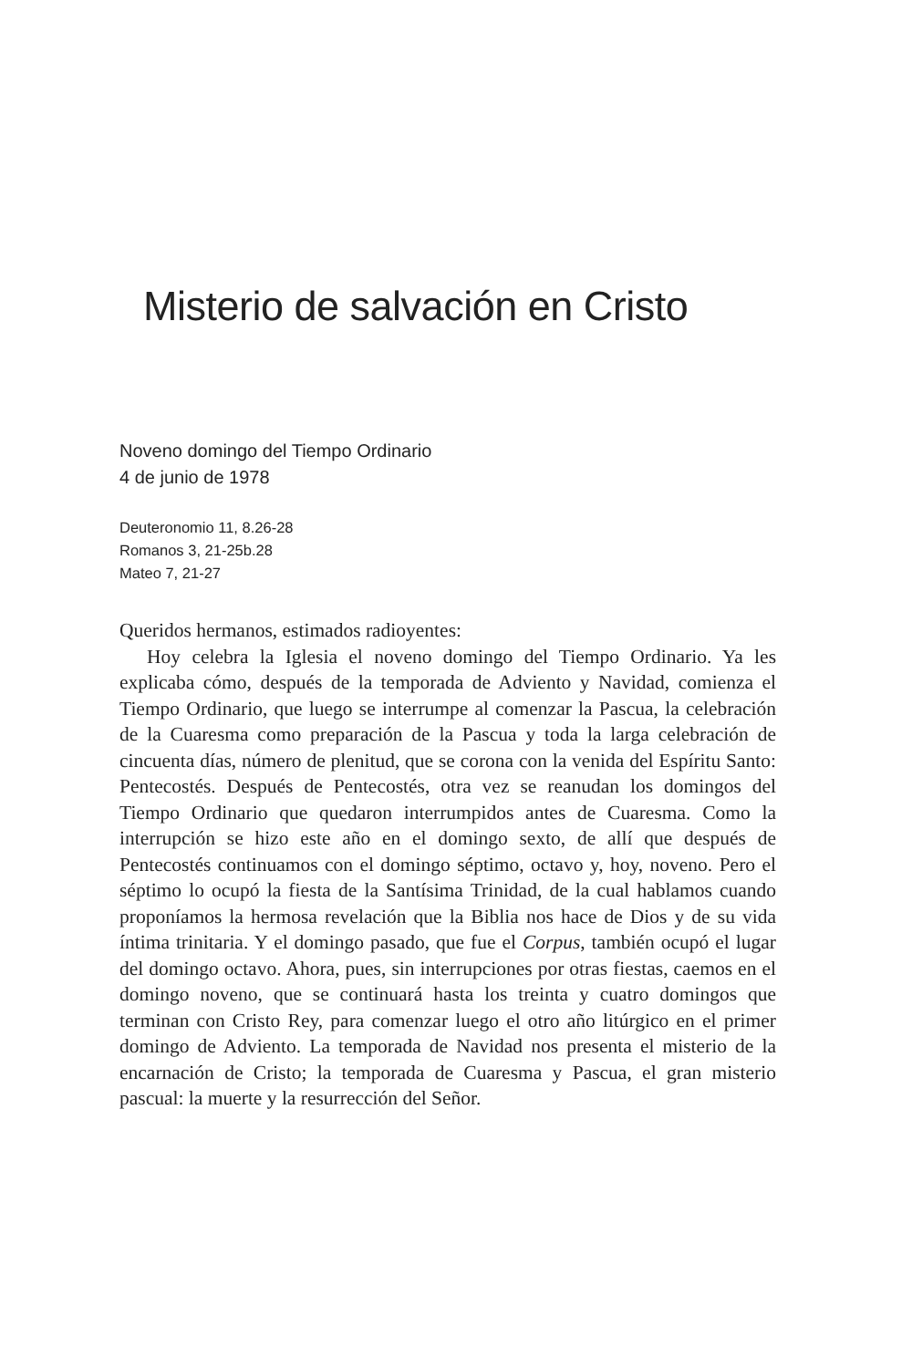Misterio de salvación en Cristo
Noveno domingo del Tiempo Ordinario
4 de junio de 1978
Deuteronomio 11, 8.26-28
Romanos 3, 21-25b.28
Mateo 7, 21-27
Queridos hermanos, estimados radioyentes:
Hoy celebra la Iglesia el noveno domingo del Tiempo Ordinario. Ya les explicaba cómo, después de la temporada de Adviento y Navidad, comienza el Tiempo Ordinario, que luego se interrumpe al comenzar la Pascua, la celebración de la Cuaresma como preparación de la Pascua y toda la larga celebración de cincuenta días, número de plenitud, que se corona con la venida del Espíritu Santo: Pentecostés. Después de Pentecostés, otra vez se reanudan los domingos del Tiempo Ordinario que quedaron interrumpidos antes de Cuaresma. Como la interrupción se hizo este año en el domingo sexto, de allí que después de Pentecostés continuamos con el domingo séptimo, octavo y, hoy, noveno. Pero el séptimo lo ocupó la fiesta de la Santísima Trinidad, de la cual hablamos cuando proponíamos la hermosa revelación que la Biblia nos hace de Dios y de su vida íntima trinitaria. Y el domingo pasado, que fue el Corpus, también ocupó el lugar del domingo octavo. Ahora, pues, sin interrupciones por otras fiestas, caemos en el domingo noveno, que se continuará hasta los treinta y cuatro domingos que terminan con Cristo Rey, para comenzar luego el otro año litúrgico en el primer domingo de Adviento. La temporada de Navidad nos presenta el misterio de la encarnación de Cristo; la temporada de Cuaresma y Pascua, el gran misterio pascual: la muerte y la resurrección del Señor.